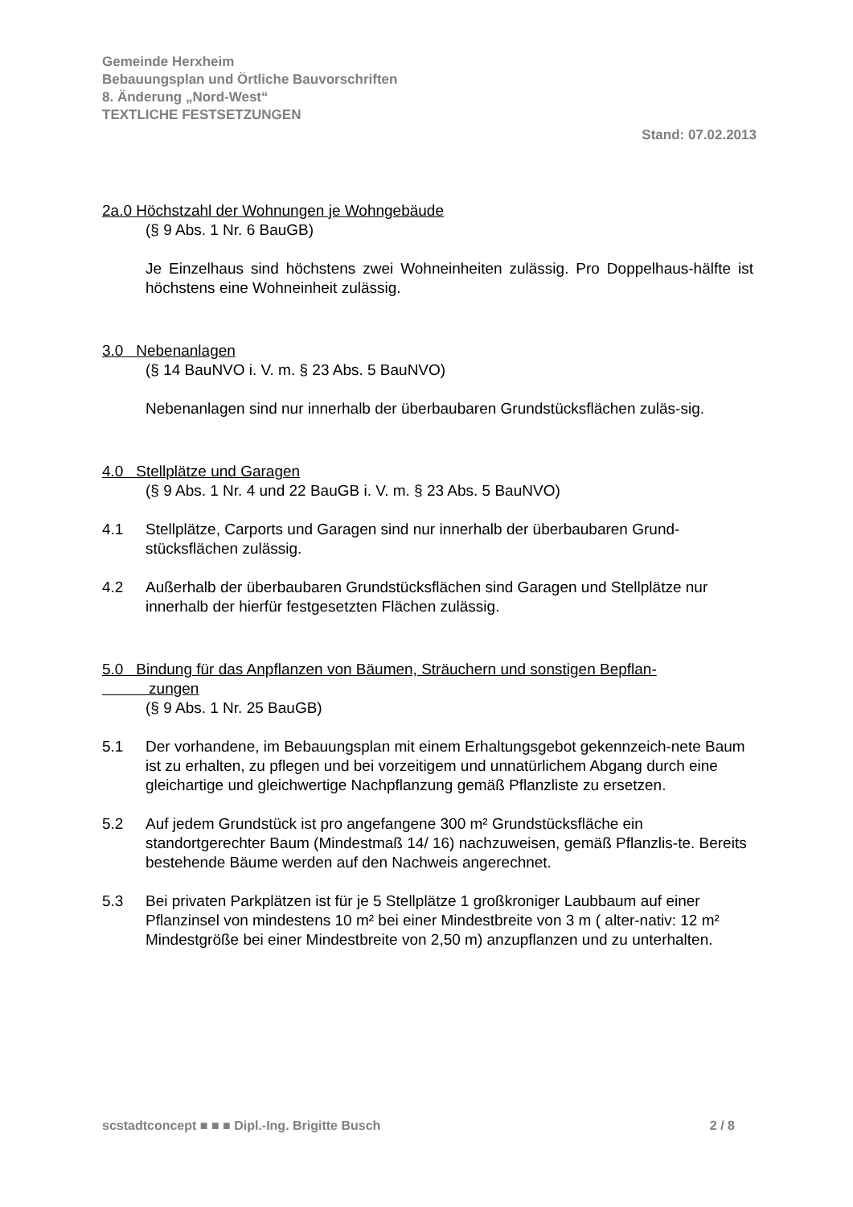Gemeinde Herxheim
Bebauungsplan und Örtliche Bauvorschriften
8. Änderung „Nord-West“
TEXTLICHE FESTSETZUNGEN
Stand: 07.02.2013
2a.0 Höchstzahl der Wohnungen je Wohngebäude
(§ 9 Abs. 1 Nr. 6 BauGB)
Je Einzelhaus sind höchstens zwei Wohneinheiten zulässig. Pro Doppelhaus-hälfte ist höchstens eine Wohneinheit zulässig.
3.0 Nebenanlagen
(§ 14 BauNVO i. V. m. § 23 Abs. 5 BauNVO)
Nebenanlagen sind nur innerhalb der überbaubaren Grundstücksflächen zuläs-sig.
4.0 Stellplätze und Garagen
(§ 9 Abs. 1 Nr. 4 und 22 BauGB i. V. m. § 23 Abs. 5 BauNVO)
4.1 Stellplätze, Carports und Garagen sind nur innerhalb der überbaubaren Grund-stücksflächen zulässig.
4.2 Außerhalb der überbaubaren Grundstücksflächen sind Garagen und Stellplätze nur innerhalb der hierfür festgesetzten Flächen zulässig.
5.0 Bindung für das Anpflanzen von Bäumen, Sträuchern und sonstigen Bepflan-
zungen
(§ 9 Abs. 1 Nr. 25 BauGB)
5.1 Der vorhandene, im Bebauungsplan mit einem Erhaltungsgebot gekennzeich-nete Baum ist zu erhalten, zu pflegen und bei vorzeitigem und unnatürlichem Abgang durch eine gleichartige und gleichwertige Nachpflanzung gemäß Pflanzliste zu ersetzen.
5.2 Auf jedem Grundstück ist pro angefangene 300 m² Grundstücksfläche ein standortgerechter Baum (Mindestmaß 14/ 16) nachzuweisen, gemäß Pflanzlis-te. Bereits bestehende Bäume werden auf den Nachweis angerechnet.
5.3 Bei privaten Parkplätzen ist für je 5 Stellplätze 1 großkroniger Laubbaum auf einer Pflanzinsel von mindestens 10 m² bei einer Mindestbreite von 3 m ( alter-nativ: 12 m² Mindestgröße bei einer Mindestbreite von 2,50 m) anzupflanzen und zu unterhalten.
scstadtconcept ■ ■ ■ Dipl.-Ing. Brigitte Busch 2 / 8